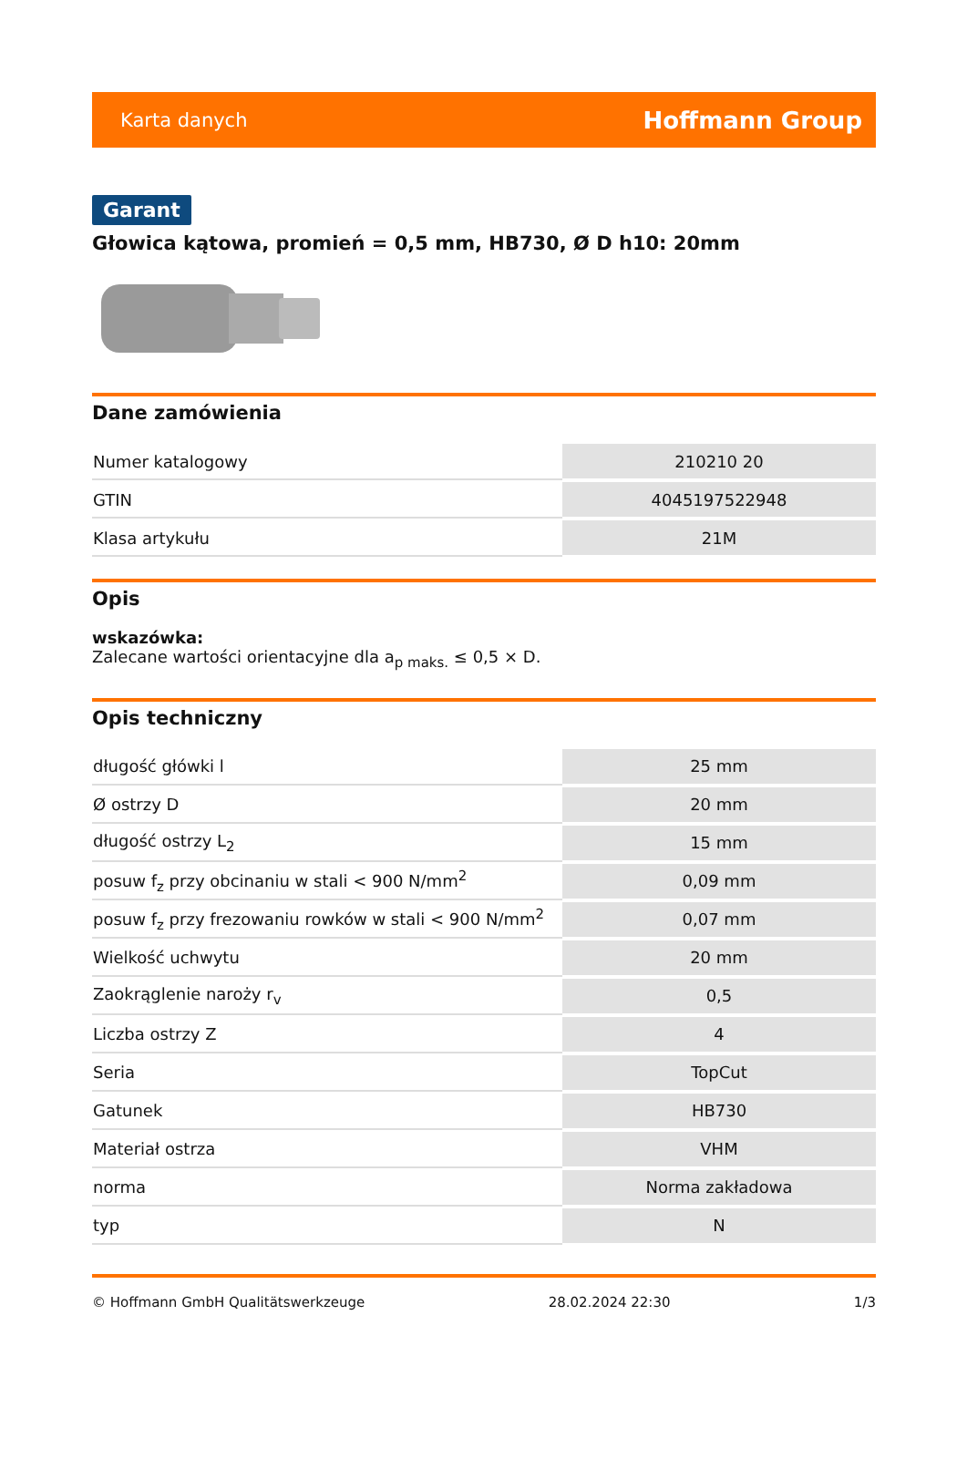Karta danych Hoffmann Group
Garant
Głowica kątowa, promień = 0,5 mm, HB730, Ø D h10: 20mm
Dane zamówienia
| Numer katalogowy | 210210 20 |
| GTIN | 4045197522948 |
| Klasa artykułu | 21M |
Opis
wskazówka:
Zalecane wartości orientacyjne dla a<sub>p maks.</sub> ≤ 0,5 × D.
Opis techniczny
| długość główki l | 25 mm |
| Ø ostrzy D | 20 mm |
| długość ostrzy L<sub>2</sub> | 15 mm |
| posuw f<sub>z</sub> przy obcinaniu w stali < 900 N/mm<sup>2</sup> | 0,09 mm |
| posuw f<sub>z</sub> przy frezowaniu rowków w stali < 900 N/mm<sup>2</sup> | 0,07 mm |
| Wielkość uchwytu | 20 mm |
| Zaokrąglenie naroży r<sub>v</sub> | 0,5 |
| Liczba ostrzy Z | 4 |
| Seria | TopCut |
| Gatunek | HB730 |
| Materiał ostrza | VHM |
| norma | Norma zakładowa |
| typ | N |
© Hoffmann GmbH Qualitätswerkzeuge 28.02.2024 22:30 1/3